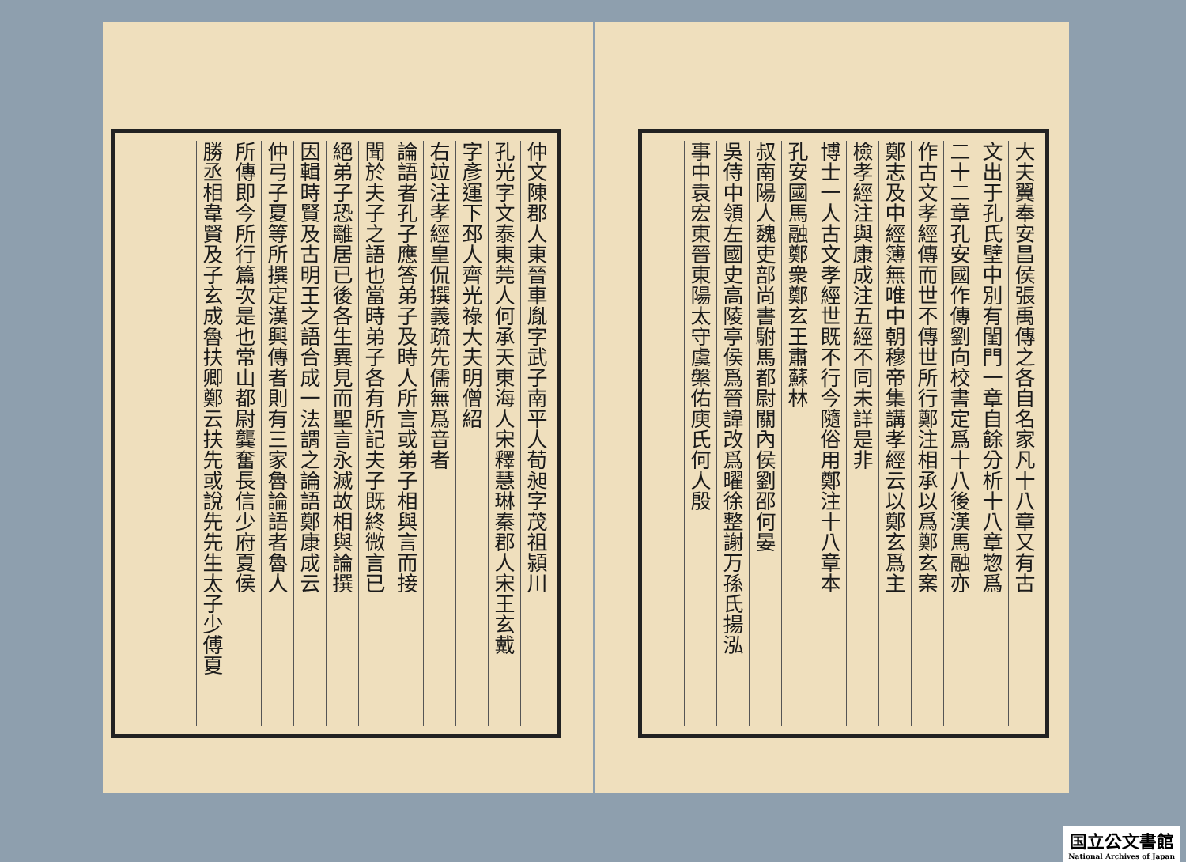大夫翼奉安昌侯張禹傳之各自名家凡十八章又有古
文出于孔氏壁中別有閨門一章自餘分析十八章惣爲
二十二章孔安國作傳劉向校書定爲十八後漢馬融亦
作古文孝經傳而世不傳世所行鄭注相承以爲鄭玄案
鄭志及中經簿無唯中朝穆帝集講孝經云以鄭玄爲主
檢孝經注與康成注五經不同未詳是非
博士一人古文孝經世既不行今隨俗用鄭注十八章本
孔安國馬融鄭衆鄭玄王肅蘇林
叔南陽人魏吏部尚書駙馬都尉關內侯劉邵何晏
吳侍中領左國史高陵亭侯爲晉諱改爲曜徐整謝万孫氏揚泓
事中袁宏東晉東陽太守虞槃佑庾氏何人殷
仲文陳郡人東晉車胤字武子南平人荀昶字茂祖潁川
孔光字文泰東莞人何承天東海人宋釋慧琳秦郡人宋王玄戴
字彥運下邳人齊光祿大夫明僧紹
右竝注孝經皇侃撰義疏先儒無爲音者
論語者孔子應答弟子及時人所言或弟子相與言而接
聞於夫子之語也當時弟子各有所記夫子既終微言已
絕弟子恐離居已後各生異見而聖言永滅故相與論撰
因輯時賢及古明王之語合成一法謂之論語鄭康成云
仲弓子夏等所撰定漢興傳者則有三家魯論語者魯人
所傳即今所行篇次是也常山都尉龔奮長信少府夏侯
勝丞相韋賢及子玄成魯扶卿鄭云扶先或說先先生太子少傅夏
国立公文書館
National Archives of Japan